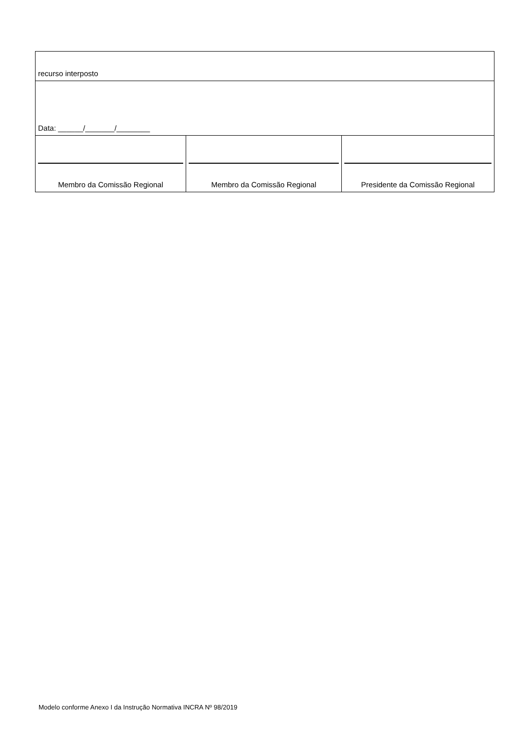| recurso interposto | | |
| Data: ______/_______/________ | | |
| Membro da Comissão Regional | Membro da Comissão Regional | Presidente da Comissão Regional |
Modelo conforme Anexo I da Instrução Normativa INCRA Nº 98/2019